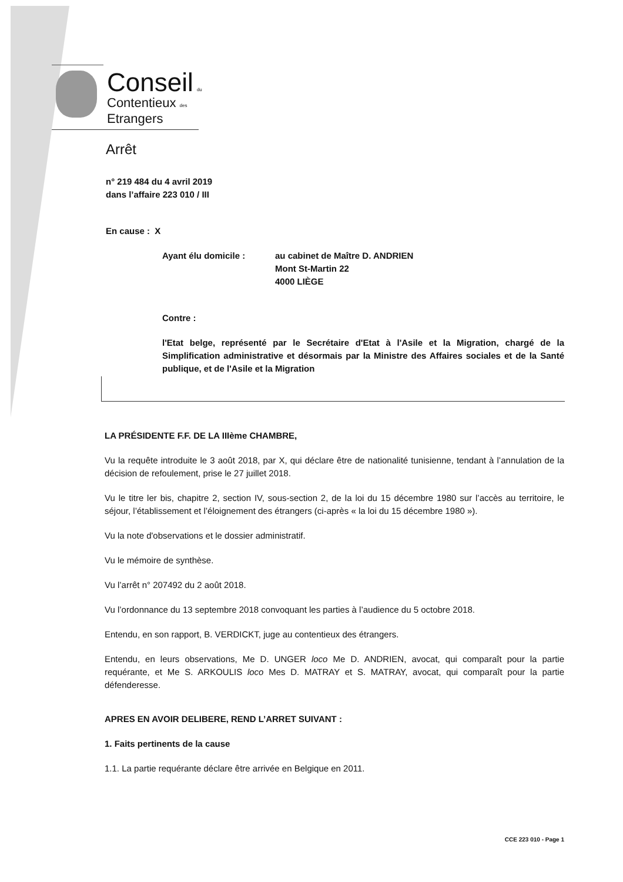Conseil du
Contentieux des
Etrangers
Arrêt
n° 219 484 du 4 avril 2019
dans l’affaire 223 010 / III
En cause : X
Ayant élu domicile : au cabinet de Maître D. ANDRIEN
Mont St-Martin 22
4000 LIÈGE
Contre :
l'Etat belge, représenté par le Secrétaire d'Etat à l'Asile et la Migration, chargé de la Simplification administrative et désormais par la Ministre des Affaires sociales et de la Santé publique, et de l'Asile et la Migration
LA PRÉSIDENTE F.F. DE LA IIIème CHAMBRE,
Vu la requête introduite le 3 août 2018, par X, qui déclare être de nationalité tunisienne, tendant à l’annulation de la décision de refoulement, prise le 27 juillet 2018.
Vu le titre ler bis, chapitre 2, section IV, sous-section 2, de la loi du 15 décembre 1980 sur l’accès au territoire, le séjour, l’établissement et l’éloignement des étrangers (ci-après « la loi du 15 décembre 1980 »).
Vu la note d'observations et le dossier administratif.
Vu le mémoire de synthèse.
Vu l’arrêt n° 207492 du 2 août 2018.
Vu l’ordonnance du 13 septembre 2018 convoquant les parties à l’audience du 5 octobre 2018.
Entendu, en son rapport, B. VERDICKT, juge au contentieux des étrangers.
Entendu, en leurs observations, Me D. UNGER loco Me D. ANDRIEN, avocat, qui comparaît pour la partie requérante, et Me S. ARKOULIS loco Mes D. MATRAY et S. MATRAY, avocat, qui comparaît pour la partie défenderesse.
APRES EN AVOIR DELIBERE, REND L’ARRET SUIVANT :
1. Faits pertinents de la cause
1.1. La partie requérante déclare être arrivée en Belgique en 2011.
CCE 223 010 - Page 1